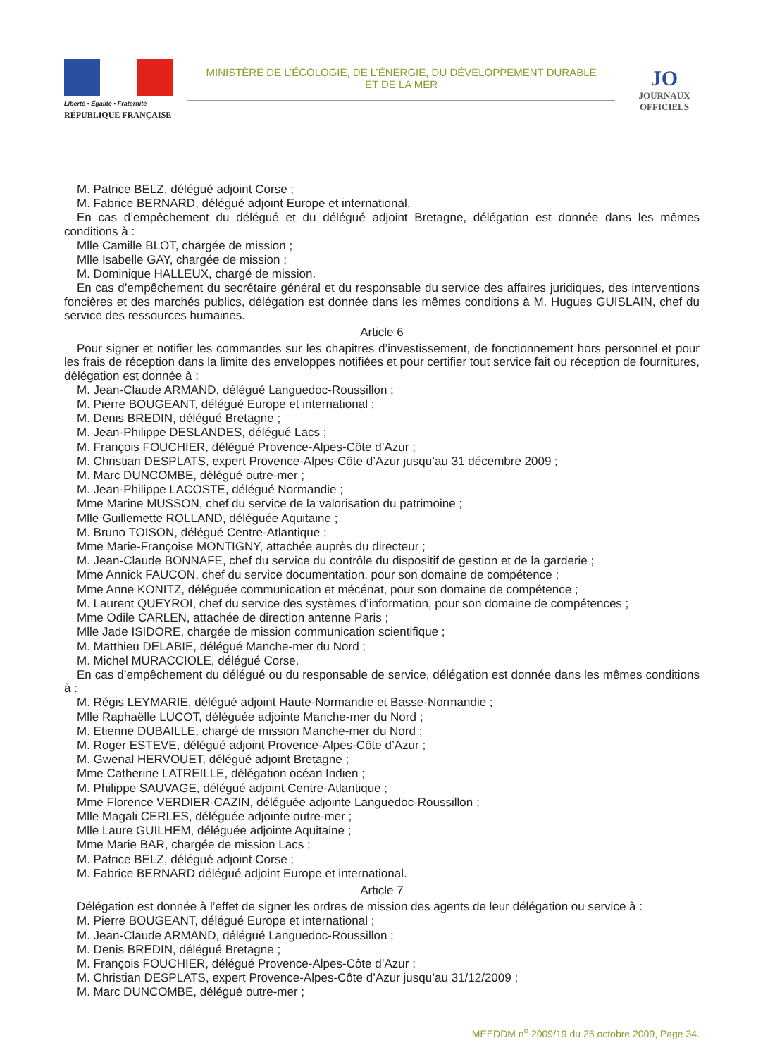Liberté • Égalité • Fraternité
RÉPUBLIQUE FRANÇAISE
MINISTÈRE DE L’ÉCOLOGIE, DE L’ÉNERGIE, DU DÉVELOPPEMENT DURABLE
ET DE LA MER
JO
JOURNAUX
OFFICIELS
M. Patrice BELZ, délégué adjoint Corse ;
M. Fabrice BERNARD, délégué adjoint Europe et international.
En cas d’empêchement du délégué et du délégué adjoint Bretagne, délégation est donnée dans les mêmes conditions à :
Mlle Camille BLOT, chargée de mission ;
Mlle Isabelle GAY, chargée de mission ;
M. Dominique HALLEUX, chargé de mission.
En cas d’empêchement du secrétaire général et du responsable du service des affaires juridiques, des interventions foncières et des marchés publics, délégation est donnée dans les mêmes conditions à M. Hugues GUISLAIN, chef du service des ressources humaines.
Article 6
Pour signer et notifier les commandes sur les chapitres d’investissement, de fonctionnement hors personnel et pour les frais de réception dans la limite des enveloppes notifiées et pour certifier tout service fait ou réception de fournitures, délégation est donnée à :
M. Jean-Claude ARMAND, délégué Languedoc-Roussillon ;
M. Pierre BOUGEANT, délégué Europe et international ;
M. Denis BREDIN, délégué Bretagne ;
M. Jean-Philippe DESLANDES, délégué Lacs ;
M. François FOUCHIER, délégué Provence-Alpes-Côte d’Azur ;
M. Christian DESPLATS, expert Provence-Alpes-Côte d’Azur jusqu’au 31 décembre 2009 ;
M. Marc DUNCOMBE, délégué outre-mer ;
M. Jean-Philippe LACOSTE, délégué Normandie ;
Mme Marine MUSSON, chef du service de la valorisation du patrimoine ;
Mlle Guillemette ROLLAND, déléguée Aquitaine ;
M. Bruno TOISON, délégué Centre-Atlantique ;
Mme Marie-Françoise MONTIGNY, attachée auprès du directeur ;
M. Jean-Claude BONNAFE, chef du service du contrôle du dispositif de gestion et de la garderie ;
Mme Annick FAUCON, chef du service documentation, pour son domaine de compétence ;
Mme Anne KONITZ, déléguée communication et mécénat, pour son domaine de compétence ;
M. Laurent QUEYROI, chef du service des systèmes d’information, pour son domaine de compétences ;
Mme Odile CARLEN, attachée de direction antenne Paris ;
Mlle Jade ISIDORE, chargée de mission communication scientifique ;
M. Matthieu DELABIE, délégué Manche-mer du Nord ;
M. Michel MURACCIOLE, délégué Corse.
En cas d’empêchement du délégué ou du responsable de service, délégation est donnée dans les mêmes conditions à :
M. Régis LEYMARIE, délégué adjoint Haute-Normandie et Basse-Normandie ;
Mlle Raphaëlle LUCOT, déléguée adjointe Manche-mer du Nord ;
M. Etienne DUBAILLE, chargé de mission Manche-mer du Nord ;
M. Roger ESTEVE, délégué adjoint Provence-Alpes-Côte d’Azur ;
M. Gwenal HERVOUET, délégué adjoint Bretagne ;
Mme Catherine LATREILLE, délégation océan Indien ;
M. Philippe SAUVAGE, délégué adjoint Centre-Atlantique ;
Mme Florence VERDIER-CAZIN, déléguée adjointe Languedoc-Roussillon ;
Mlle Magali CERLES, déléguée adjointe outre-mer ;
Mlle Laure GUILHEM, déléguée adjointe Aquitaine ;
Mme Marie BAR, chargée de mission Lacs ;
M. Patrice BELZ, délégué adjoint Corse ;
M. Fabrice BERNARD délégué adjoint Europe et international.
Article 7
Délégation est donnée à l’effet de signer les ordres de mission des agents de leur délégation ou service à :
M. Pierre BOUGEANT, délégué Europe et international ;
M. Jean-Claude ARMAND, délégué Languedoc-Roussillon ;
M. Denis BREDIN, délégué Bretagne ;
M. François FOUCHIER, délégué Provence-Alpes-Côte d’Azur ;
M. Christian DESPLATS, expert Provence-Alpes-Côte d’Azur jusqu’au 31/12/2009 ;
M. Marc DUNCOMBE, délégué outre-mer ;
MEEDDM n<sup>o</sup> 2009/19 du 25 octobre 2009, Page 34.